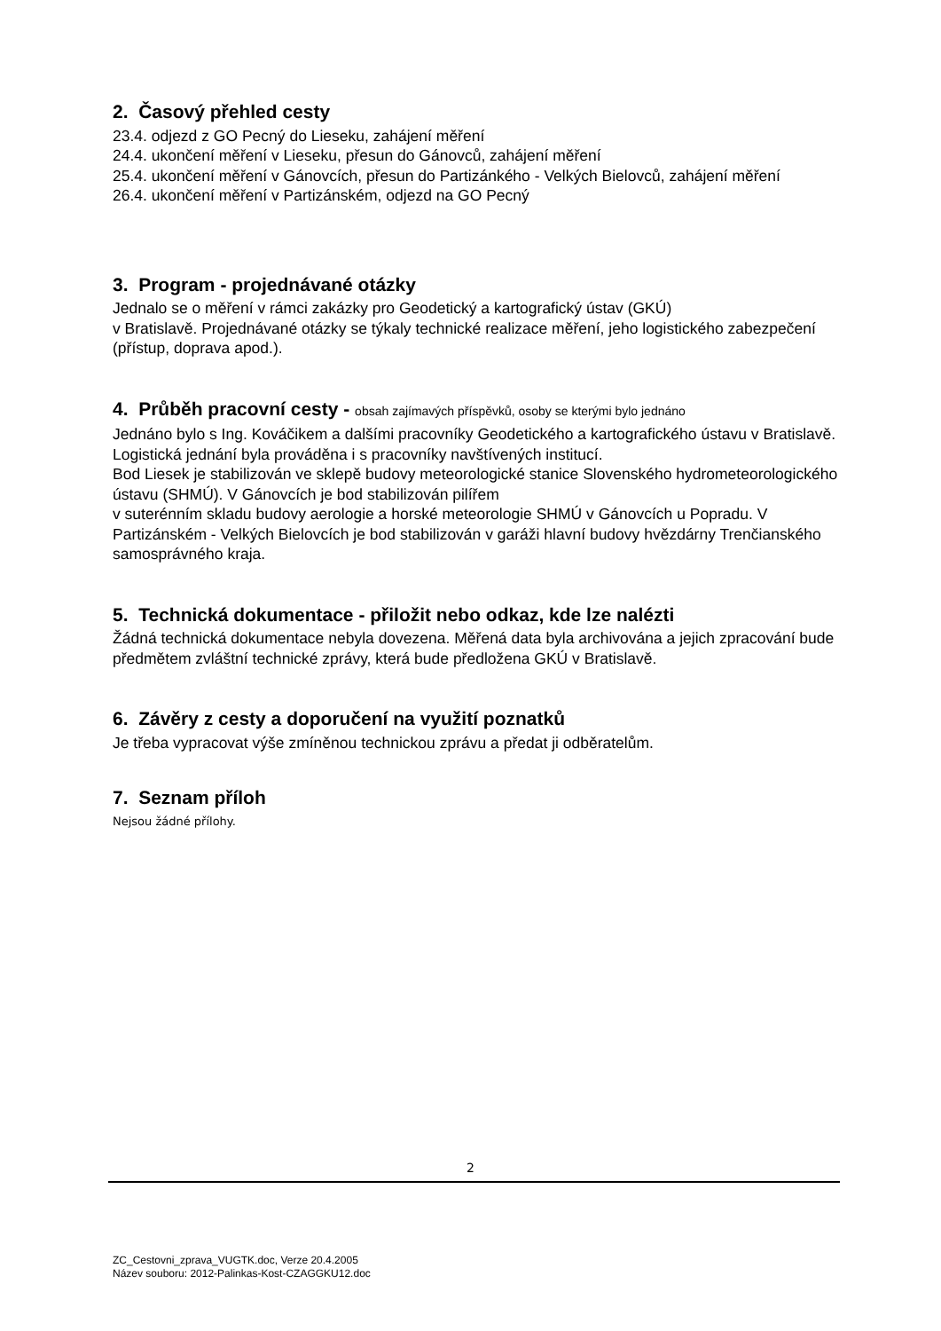2. Časový přehled cesty
23.4. odjezd z GO Pecný do Lieseku, zahájení měření
24.4. ukončení měření v Lieseku, přesun do Gánovců, zahájení měření
25.4. ukončení měření v Gánovcích, přesun do Partizánkého - Velkých Bielovců, zahájení měření
26.4. ukončení měření v Partizánském, odjezd na GO Pecný
3. Program - projednávané otázky
Jednalo se o měření v rámci zakázky pro Geodetický a kartografický ústav (GKÚ)
v Bratislavě. Projednávané otázky se týkaly technické realizace měření, jeho logistického zabezpečení (přístup, doprava apod.).
4. Průběh pracovní cesty - obsah zajímavých příspěvků, osoby se kterými bylo jednáno
Jednáno bylo s Ing. Kováčikem a dalšími pracovníky Geodetického a kartografického ústavu v Bratislavě. Logistická jednání byla prováděna i s pracovníky navštívených institucí.
Bod Liesek je stabilizován ve sklepě budovy meteorologické stanice Slovenského hydrometeorologického ústavu (SHMÚ). V Gánovcích je bod stabilizován pilířem
v suterénním skladu budovy aerologie a horské meteorologie SHMÚ v Gánovcích u Popradu. V Partizánském - Velkých Bielovcích je bod stabilizován v garáži hlavní budovy hvězdárny Trenčianského samosprávného kraja.
5. Technická dokumentace - přiložit nebo odkaz, kde lze nalézti
Žádná technická dokumentace nebyla dovezena. Měřená data byla archivována a jejich zpracování bude předmětem zvláštní technické zprávy, která bude předložena GKÚ v Bratislavě.
6. Závěry z cesty a doporučení na využití poznatků
Je třeba vypracovat výše zmíněnou technickou zprávu a předat ji odběratelům.
7. Seznam příloh
Nejsou žádné přílohy.
2
ZC_Cestovni_zprava_VUGTK.doc, Verze 20.4.2005
Název souboru: 2012-Palinkas-Kost-CZAGGKU12.doc